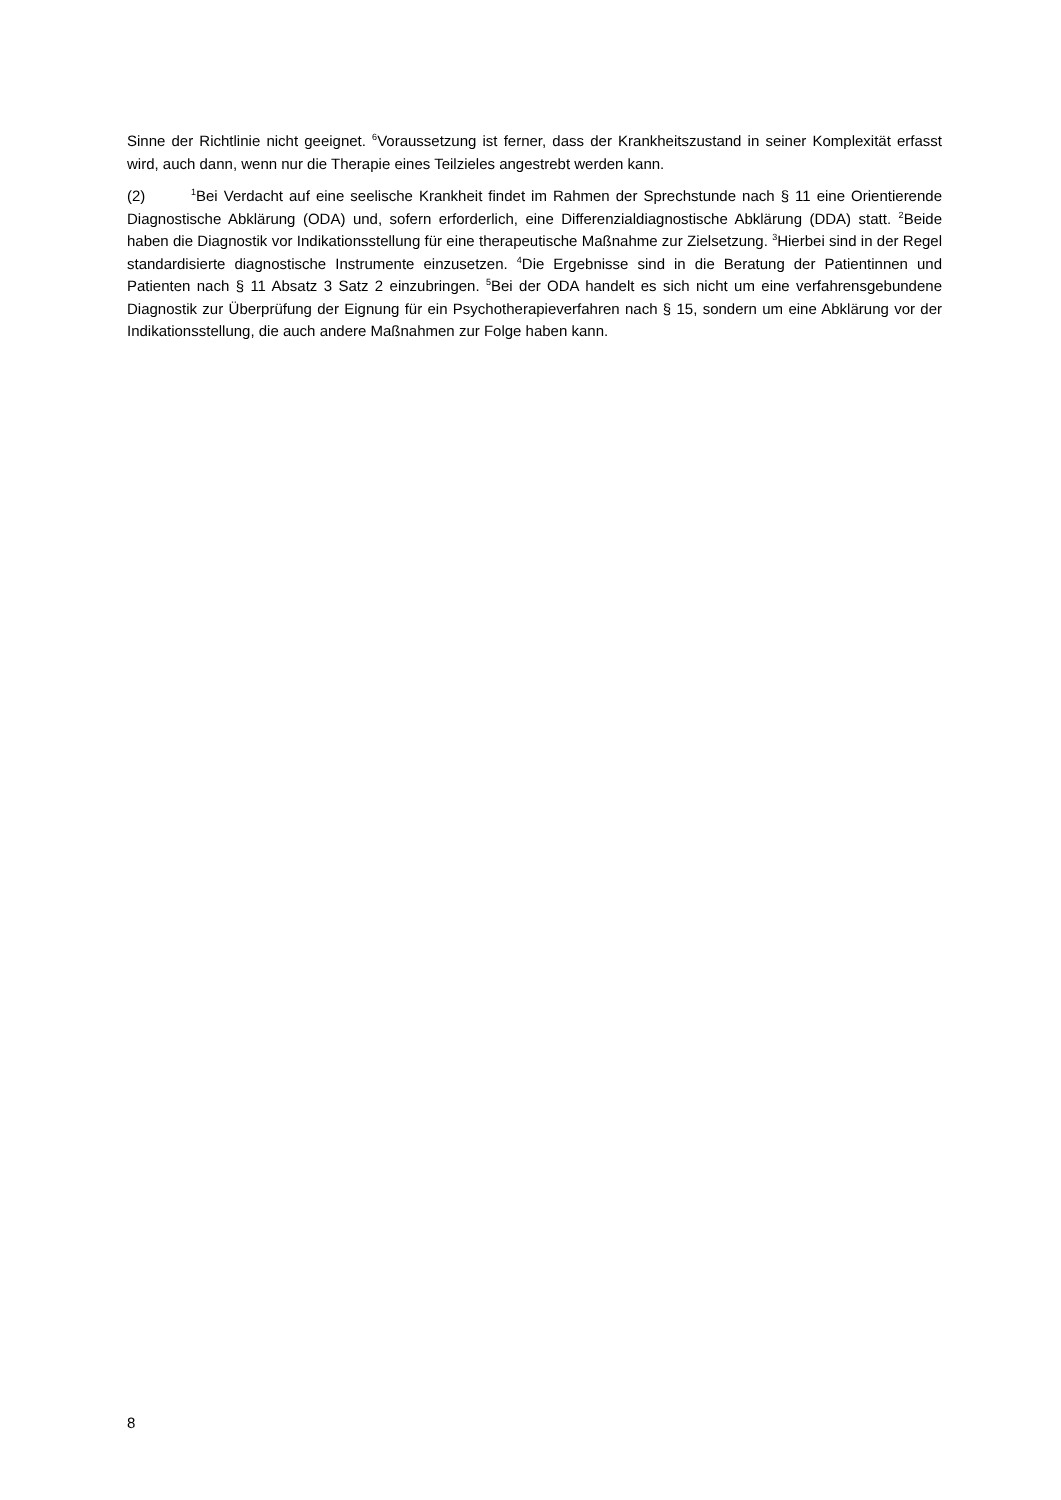Sinne der Richtlinie nicht geeignet. <sup>6</sup>Voraussetzung ist ferner, dass der Krankheitszustand in seiner Komplexität erfasst wird, auch dann, wenn nur die Therapie eines Teilzieles angestrebt werden kann.
(2)<sup>1</sup>Bei Verdacht auf eine seelische Krankheit findet im Rahmen der Sprechstunde nach § 11 eine Orientierende Diagnostische Abklärung (ODA) und, sofern erforderlich, eine Differenzialdiagnostische Abklärung (DDA) statt. <sup>2</sup>Beide haben die Diagnostik vor Indikationsstellung für eine therapeutische Maßnahme zur Zielsetzung. <sup>3</sup>Hierbei sind in der Regel standardisierte diagnostische Instrumente einzusetzen. <sup>4</sup>Die Ergebnisse sind in die Beratung der Patientinnen und Patienten nach § 11 Absatz 3 Satz 2 einzubringen. <sup>5</sup>Bei der ODA handelt es sich nicht um eine verfahrensgebundene Diagnostik zur Überprüfung der Eignung für ein Psychotherapieverfahren nach § 15, sondern um eine Abklärung vor der Indikationsstellung, die auch andere Maßnahmen zur Folge haben kann.
8